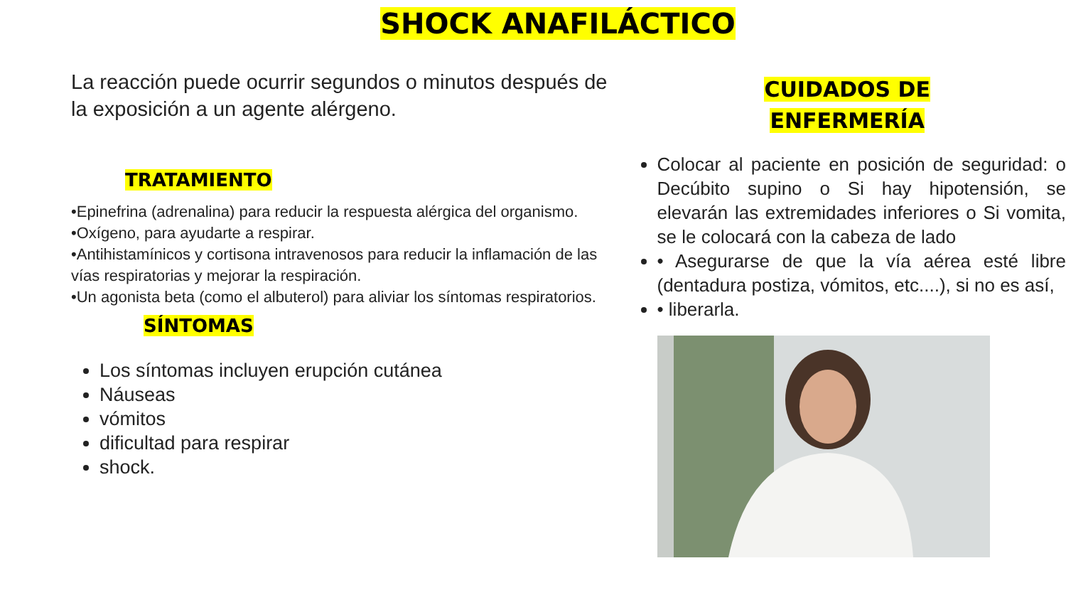SHOCK ANAFILÁCTICO
La reacción puede ocurrir segundos o minutos después de la exposición a un agente alérgeno.
TRATAMIENTO
•Epinefrina (adrenalina) para reducir la respuesta alérgica del organismo.
•Oxígeno, para ayudarte a respirar.
•Antihistamínicos y cortisona intravenosos para reducir la inflamación de las vías respiratorias y mejorar la respiración.
•Un agonista beta (como el albuterol) para aliviar los síntomas respiratorios.
SÍNTOMAS
Los síntomas incluyen erupción cutánea
Náuseas
vómitos
dificultad para respirar
shock.
CUIDADOS DE
ENFERMERÍA
Colocar al paciente en posición de seguridad: o Decúbito supino o Si hay hipotensión, se elevarán las extremidades inferiores o Si vomita, se le colocará con la cabeza de lado
• Asegurarse de que la vía aérea esté libre (dentadura postiza, vómitos, etc....), si no es así,
• liberarla.